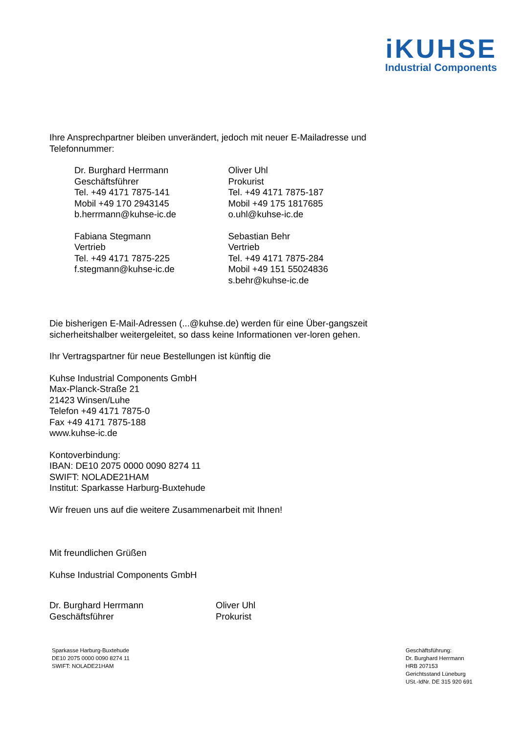iKUHSE
Industrial Components
Ihre Ansprechpartner bleiben unverändert, jedoch mit neuer E-Mailadresse und Telefonnummer:
Dr. Burghard Herrmann
Geschäftsführer
Tel. +49 4171 7875-141
Mobil +49 170 2943145
b.herrmann@kuhse-ic.de
Fabiana Stegmann
Vertrieb
Tel. +49 4171 7875-225
f.stegmann@kuhse-ic.de
Oliver Uhl
Prokurist
Tel. +49 4171 7875-187
Mobil +49 175 1817685
o.uhl@kuhse-ic.de
Sebastian Behr
Vertrieb
Tel. +49 4171 7875-284
Mobil +49 151 55024836
s.behr@kuhse-ic.de
Die bisherigen E-Mail-Adressen (...@kuhse.de) werden für eine Über-gangszeit sicherheitshalber weitergeleitet, so dass keine Informationen ver-loren gehen.
Ihr Vertragspartner für neue Bestellungen ist künftig die
Kuhse Industrial Components GmbH
Max-Planck-Straße 21
21423 Winsen/Luhe
Telefon +49 4171 7875-0
Fax +49 4171 7875-188
www.kuhse-ic.de
Kontoverbindung:
IBAN: DE10 2075 0000 0090 8274 11
SWIFT: NOLADE21HAM
Institut: Sparkasse Harburg-Buxtehude
Wir freuen uns auf die weitere Zusammenarbeit mit Ihnen!
Mit freundlichen Grüßen
Kuhse Industrial Components GmbH
Dr. Burghard Herrmann
Geschäftsführer
Oliver Uhl
Prokurist
Sparkasse Harburg-Buxtehude
DE10 2075 0000 0090 8274 11
SWIFT: NOLADE21HAM
Geschäftsführung:
Dr. Burghard Herrmann
HRB 207153
Gerichtsstand Lüneburg
USt.-IdNr. DE 315 920 691